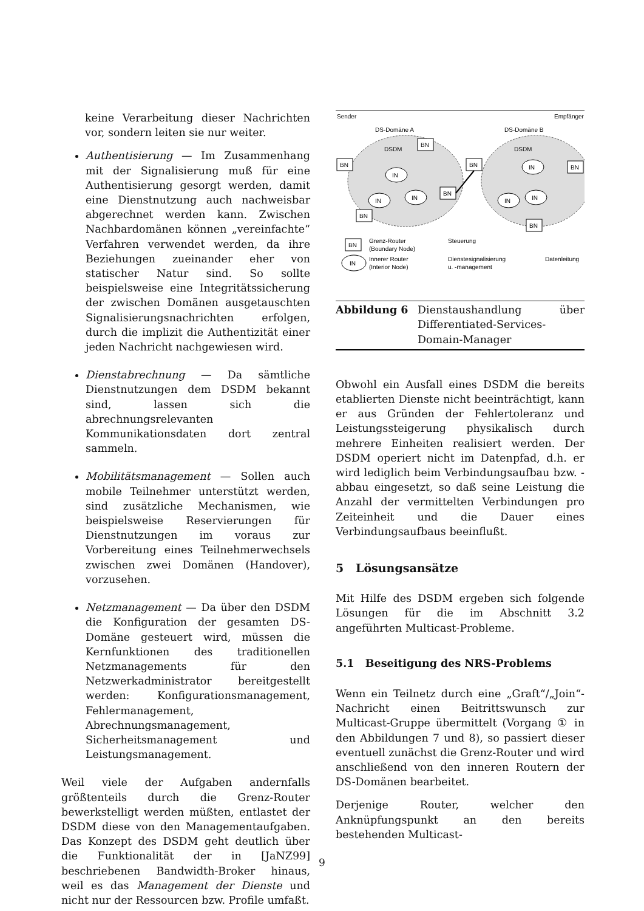keine Verarbeitung dieser Nachrichten vor, sondern leiten sie nur weiter.
Authentisierung — Im Zusammenhang mit der Signalisierung muß für eine Authentisierung gesorgt werden, damit eine Dienstnutzung auch nachweisbar abgerechnet werden kann. Zwischen Nachbardomänen können „vereinfachte“ Verfahren verwendet werden, da ihre Beziehungen zueinander eher von statischer Natur sind. So sollte beispielsweise eine Integritätssicherung der zwischen Domänen ausgetauschten Signalisierungsnachrichten erfolgen, durch die implizit die Authentizität einer jeden Nachricht nachgewiesen wird.
Dienstabrechnung — Da sämtliche Dienstnutzungen dem DSDM bekannt sind, lassen sich die abrechnungsrelevanten Kommunikationsdaten dort zentral sammeln.
Mobilitätsmanagement — Sollen auch mobile Teilnehmer unterstützt werden, sind zusätzliche Mechanismen, wie beispielsweise Reservierungen für Dienstnutzungen im voraus zur Vorbereitung eines Teilnehmerwechsels zwischen zwei Domänen (Handover), vorzusehen.
Netzmanagement — Da über den DSDM die Konfiguration der gesamten DS-Domäne gesteuert wird, müssen die Kernfunktionen des traditionellen Netzmanagements für den Netzwerkadministrator bereitgestellt werden: Konfigurationsmanagement, Fehlermanagement, Abrechnungsmanagement, Sicherheitsmanagement und Leistungsmanagement.
Weil viele der Aufgaben andernfalls größtenteils durch die Grenz-Router bewerkstelligt werden müßten, entlastet der DSDM diese von den Managementaufgaben. Das Konzept des DSDM geht deutlich über die Funktionalität der in [JaNZ99] beschriebenen Bandwidth-Broker hinaus, weil es das Management der Dienste und nicht nur der Ressourcen bzw. Profile umfaßt.
Sender
Empfänger
DS-Domäne A
DS-Domäne B
BN
BN
BN
BN
BN
BN
BN
DSDM
DSDM
IN
IN
IN
IN
IN
IN
BN
Grenz-Router
(Boundary Node)
Steuerung
IN
Innerer Router
(Interior Node)
Dienstesignalisierung
u. -management
Datenleitung
Abbildung 6 Dienstaushandlung über Differentiated-Services-Domain-Manager
Obwohl ein Ausfall eines DSDM die bereits etablierten Dienste nicht beeinträchtigt, kann er aus Gründen der Fehlertoleranz und Leistungssteigerung physikalisch durch mehrere Einheiten realisiert werden. Der DSDM operiert nicht im Datenpfad, d.h. er wird lediglich beim Verbindungsaufbau bzw. -abbau eingesetzt, so daß seine Leistung die Anzahl der vermittelten Verbindungen pro Zeiteinheit und die Dauer eines Verbindungsaufbaus beeinflußt.
5 Lösungsansätze
Mit Hilfe des DSDM ergeben sich folgende Lösungen für die im Abschnitt 3.2 angeführten Multicast-Probleme.
5.1 Beseitigung des NRS-Problems
Wenn ein Teilnetz durch eine „Graft“/„Join“-Nachricht einen Beitrittswunsch zur Multicast-Gruppe übermittelt (Vorgang ① in den Abbildungen 7 und 8), so passiert dieser eventuell zunächst die Grenz-Router und wird anschließend von den inneren Routern der DS-Domänen bearbeitet.
Derjenige Router, welcher den Anknüpfungspunkt an den bereits bestehenden Multicast-
9